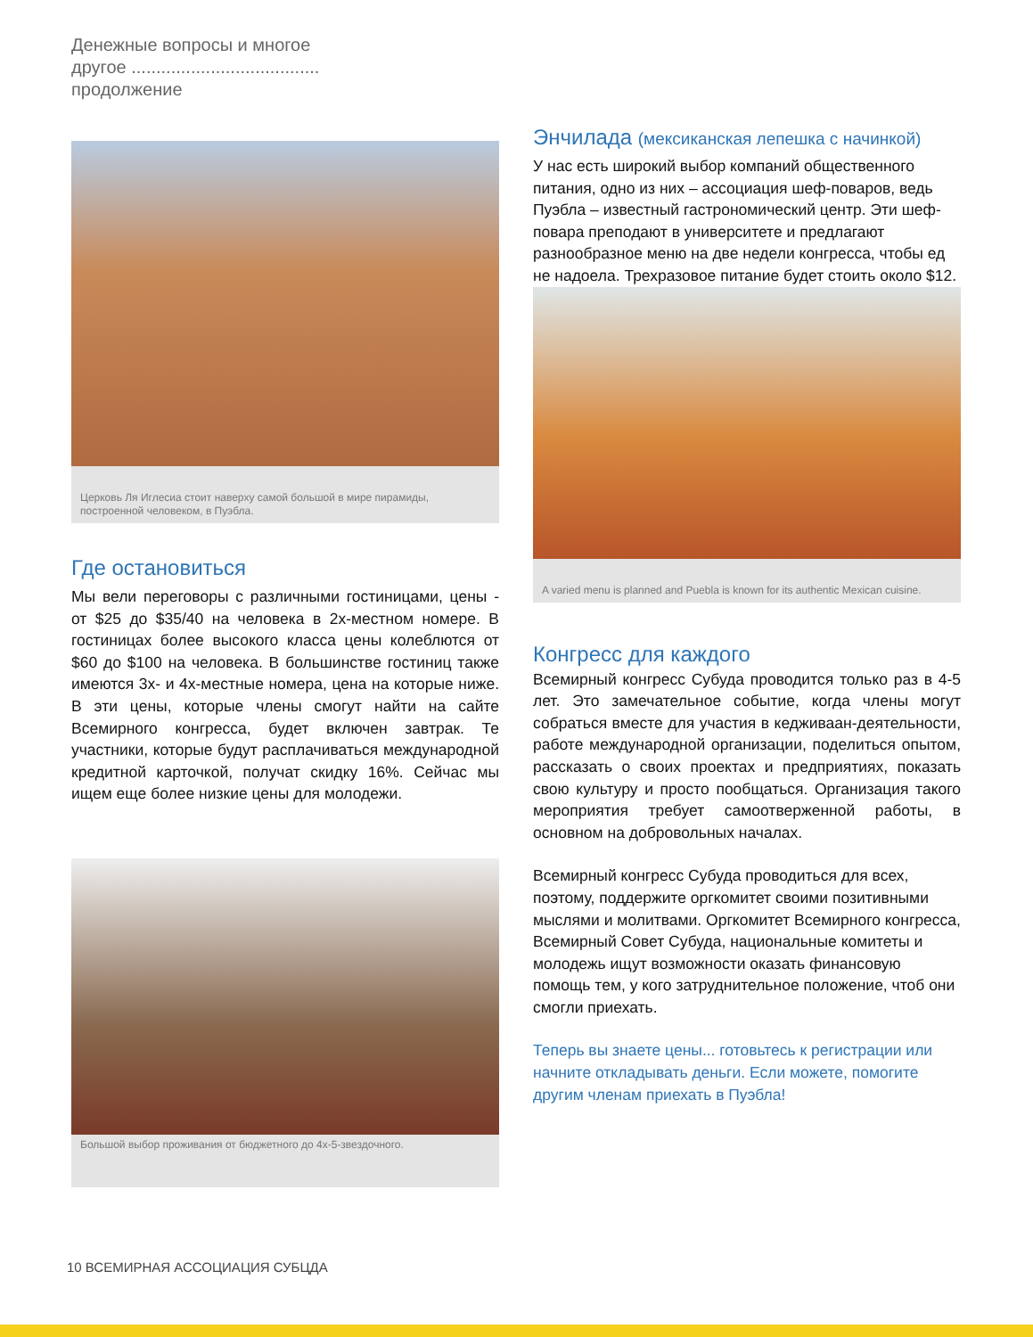Денежные вопросы и многое другое ...................................... продолжение
Церковь Ля Иглесиа стоит наверху самой большой в мире пирамиды, построенной человеком, в Пуэбла.
Где остановиться
Мы вели переговоры с различными гостиницами, цены - от $25 до $35/40 на человека в 2х-местном номере. В гостиницах более высокого класса цены колеблются от $60 до $100 на человека. В большинстве гостиниц также имеются 3х- и 4х-местные номера, цена на которые ниже. В эти цены, которые члены смогут найти на сайте Всемирного конгресса, будет включен завтрак. Те участники, которые будут расплачиваться международной кредитной карточкой, получат скидку 16%. Сейчас мы ищем еще более низкие цены для молодежи.
Большой выбор проживания от бюджетного до 4х-5-звездочного.
Энчилада (мексиканская лепешка с начинкой)
У нас есть широкий выбор компаний общественного питания, одно из них – ассоциация шеф-поваров, ведь Пуэбла – известный гастрономический центр. Эти шеф-повара преподают в университете и предлагают разнообразное меню на две недели конгресса, чтобы ед не надоела. Трехразовое питание будет стоить около $12.
A varied menu is planned and Puebla is known for its authentic Mexican cuisine.
Конгресс для каждого
Всемирный конгресс Субуда проводится только раз в 4-5 лет. Это замечательное событие, когда члены могут собраться вместе для участия в кедживаан-деятельности, работе международной организации, поделиться опытом, рассказать о своих проектах и предприятиях, показать свою культуру и просто пообщаться. Организация такого мероприятия требует самоотверженной работы, в основном на добровольных началах.
Всемирный конгресс Субуда проводиться для всех, поэтому, поддержите оргкомитет своими позитивными мыслями и молитвами. Оргкомитет Всемирного конгресса, Всемирный Совет Субуда, национальные комитеты и молодежь ищут возможности оказать финансовую помощь тем, у кого затруднительное положение, чтоб они смогли приехать.
Теперь вы знаете цены... готовьтесь к регистрации или начните откладывать деньги. Если можете, помогите другим членам приехать в Пуэбла!
10 ВСЕМИРНАЯ АССОЦИАЦИЯ СУБЦДА